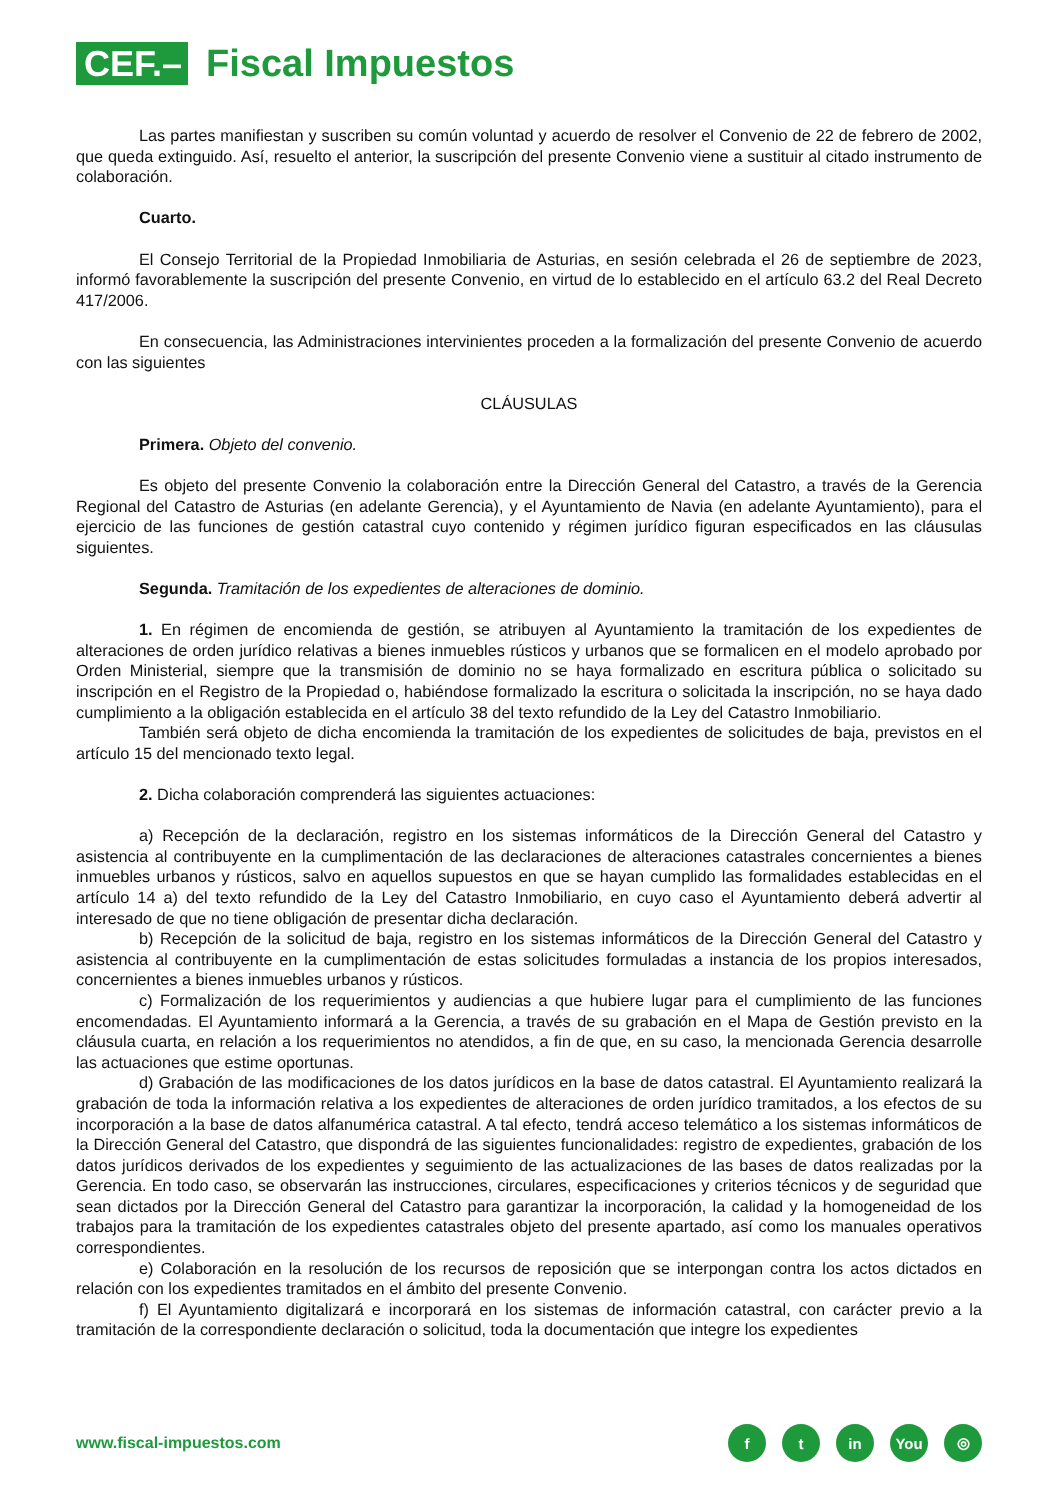CEF.–
Fiscal Impuestos
Las partes manifiestan y suscriben su común voluntad y acuerdo de resolver el Convenio de 22 de febrero de 2002, que queda extinguido. Así, resuelto el anterior, la suscripción del presente Convenio viene a sustituir al citado instrumento de colaboración.
Cuarto.
El Consejo Territorial de la Propiedad Inmobiliaria de Asturias, en sesión celebrada el 26 de septiembre de 2023, informó favorablemente la suscripción del presente Convenio, en virtud de lo establecido en el artículo 63.2 del Real Decreto 417/2006.
En consecuencia, las Administraciones intervinientes proceden a la formalización del presente Convenio de acuerdo con las siguientes
CLÁUSULAS
Primera. Objeto del convenio.
Es objeto del presente Convenio la colaboración entre la Dirección General del Catastro, a través de la Gerencia Regional del Catastro de Asturias (en adelante Gerencia), y el Ayuntamiento de Navia (en adelante Ayuntamiento), para el ejercicio de las funciones de gestión catastral cuyo contenido y régimen jurídico figuran especificados en las cláusulas siguientes.
Segunda. Tramitación de los expedientes de alteraciones de dominio.
1. En régimen de encomienda de gestión, se atribuyen al Ayuntamiento la tramitación de los expedientes de alteraciones de orden jurídico relativas a bienes inmuebles rústicos y urbanos que se formalicen en el modelo aprobado por Orden Ministerial, siempre que la transmisión de dominio no se haya formalizado en escritura pública o solicitado su inscripción en el Registro de la Propiedad o, habiéndose formalizado la escritura o solicitada la inscripción, no se haya dado cumplimiento a la obligación establecida en el artículo 38 del texto refundido de la Ley del Catastro Inmobiliario.
También será objeto de dicha encomienda la tramitación de los expedientes de solicitudes de baja, previstos en el artículo 15 del mencionado texto legal.
2. Dicha colaboración comprenderá las siguientes actuaciones:
a) Recepción de la declaración, registro en los sistemas informáticos de la Dirección General del Catastro y asistencia al contribuyente en la cumplimentación de las declaraciones de alteraciones catastrales concernientes a bienes inmuebles urbanos y rústicos, salvo en aquellos supuestos en que se hayan cumplido las formalidades establecidas en el artículo 14 a) del texto refundido de la Ley del Catastro Inmobiliario, en cuyo caso el Ayuntamiento deberá advertir al interesado de que no tiene obligación de presentar dicha declaración.
b) Recepción de la solicitud de baja, registro en los sistemas informáticos de la Dirección General del Catastro y asistencia al contribuyente en la cumplimentación de estas solicitudes formuladas a instancia de los propios interesados, concernientes a bienes inmuebles urbanos y rústicos.
c) Formalización de los requerimientos y audiencias a que hubiere lugar para el cumplimiento de las funciones encomendadas. El Ayuntamiento informará a la Gerencia, a través de su grabación en el Mapa de Gestión previsto en la cláusula cuarta, en relación a los requerimientos no atendidos, a fin de que, en su caso, la mencionada Gerencia desarrolle las actuaciones que estime oportunas.
d) Grabación de las modificaciones de los datos jurídicos en la base de datos catastral. El Ayuntamiento realizará la grabación de toda la información relativa a los expedientes de alteraciones de orden jurídico tramitados, a los efectos de su incorporación a la base de datos alfanumérica catastral. A tal efecto, tendrá acceso telemático a los sistemas informáticos de la Dirección General del Catastro, que dispondrá de las siguientes funcionalidades: registro de expedientes, grabación de los datos jurídicos derivados de los expedientes y seguimiento de las actualizaciones de las bases de datos realizadas por la Gerencia. En todo caso, se observarán las instrucciones, circulares, especificaciones y criterios técnicos y de seguridad que sean dictados por la Dirección General del Catastro para garantizar la incorporación, la calidad y la homogeneidad de los trabajos para la tramitación de los expedientes catastrales objeto del presente apartado, así como los manuales operativos correspondientes.
e) Colaboración en la resolución de los recursos de reposición que se interpongan contra los actos dictados en relación con los expedientes tramitados en el ámbito del presente Convenio.
f) El Ayuntamiento digitalizará e incorporará en los sistemas de información catastral, con carácter previo a la tramitación de la correspondiente declaración o solicitud, toda la documentación que integre los expedientes
www.fiscal-impuestos.com
ft in You ◎